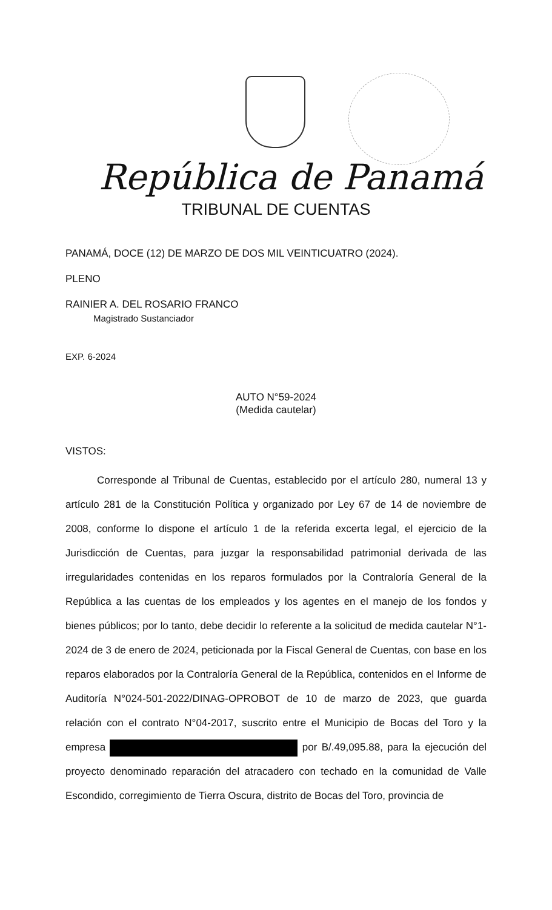República de Panamá
TRIBUNAL DE CUENTAS
PANAMÁ, DOCE (12) DE MARZO DE DOS MIL VEINTICUATRO (2024).
PLENO
RAINIER A. DEL ROSARIO FRANCO
Magistrado Sustanciador
EXP. 6-2024
AUTO N°59-2024
(Medida cautelar)
VISTOS:
Corresponde al Tribunal de Cuentas, establecido por el artículo 280, numeral 13 y artículo 281 de la Constitución Política y organizado por Ley 67 de 14 de noviembre de 2008, conforme lo dispone el artículo 1 de la referida excerta legal, el ejercicio de la Jurisdicción de Cuentas, para juzgar la responsabilidad patrimonial derivada de las irregularidades contenidas en los reparos formulados por la Contraloría General de la República a las cuentas de los empleados y los agentes en el manejo de los fondos y bienes públicos; por lo tanto, debe decidir lo referente a la solicitud de medida cautelar N°1-2024 de 3 de enero de 2024, peticionada por la Fiscal General de Cuentas, con base en los reparos elaborados por la Contraloría General de la República, contenidos en el Informe de Auditoría N°024-501-2022/DINAG-OPROBOT de 10 de marzo de 2023, que guarda relación con el contrato N°04-2017, suscrito entre el Municipio de Bocas del Toro y la empresa por B/.49,095.88, para la ejecución del proyecto denominado reparación del atracadero con techado en la comunidad de Valle Escondido, corregimiento de Tierra Oscura, distrito de Bocas del Toro, provincia de